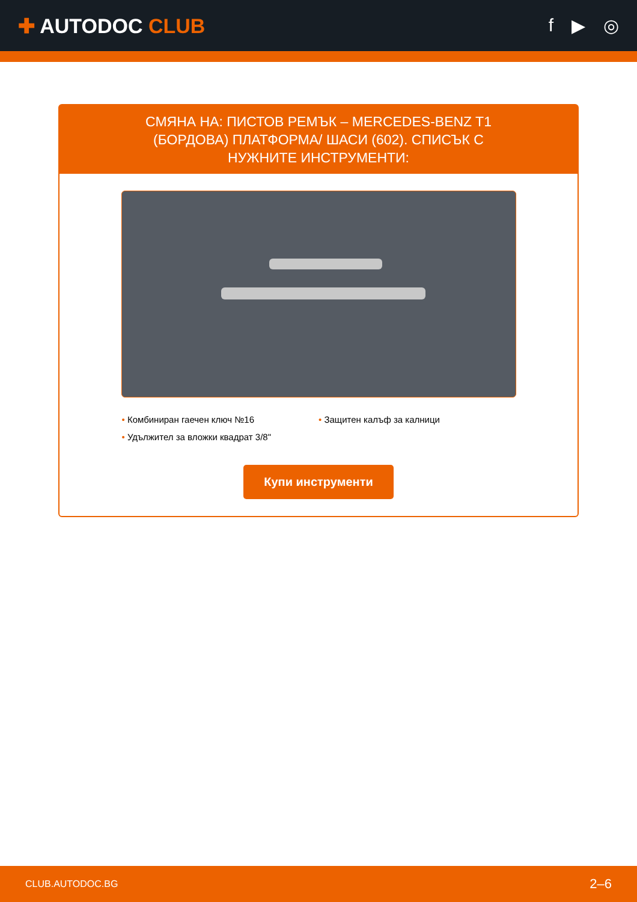✚ AUTODOC CLUB f ▶ ◎
СМЯНА НА: ПИСТОВ РЕМЪК – MERCEDES-BENZ T1 (БОРДОВА) ПЛАТФОРМА/ ШАСИ (602). СПИСЪК С НУЖНИТЕ ИНСТРУМЕНТИ:
Комбиниран гаечен ключ №16
Защитен калъф за калници
Удължител за вложки квадрат 3/8"
Купи инструменти
CLUB.AUTODOC.BG 2–6